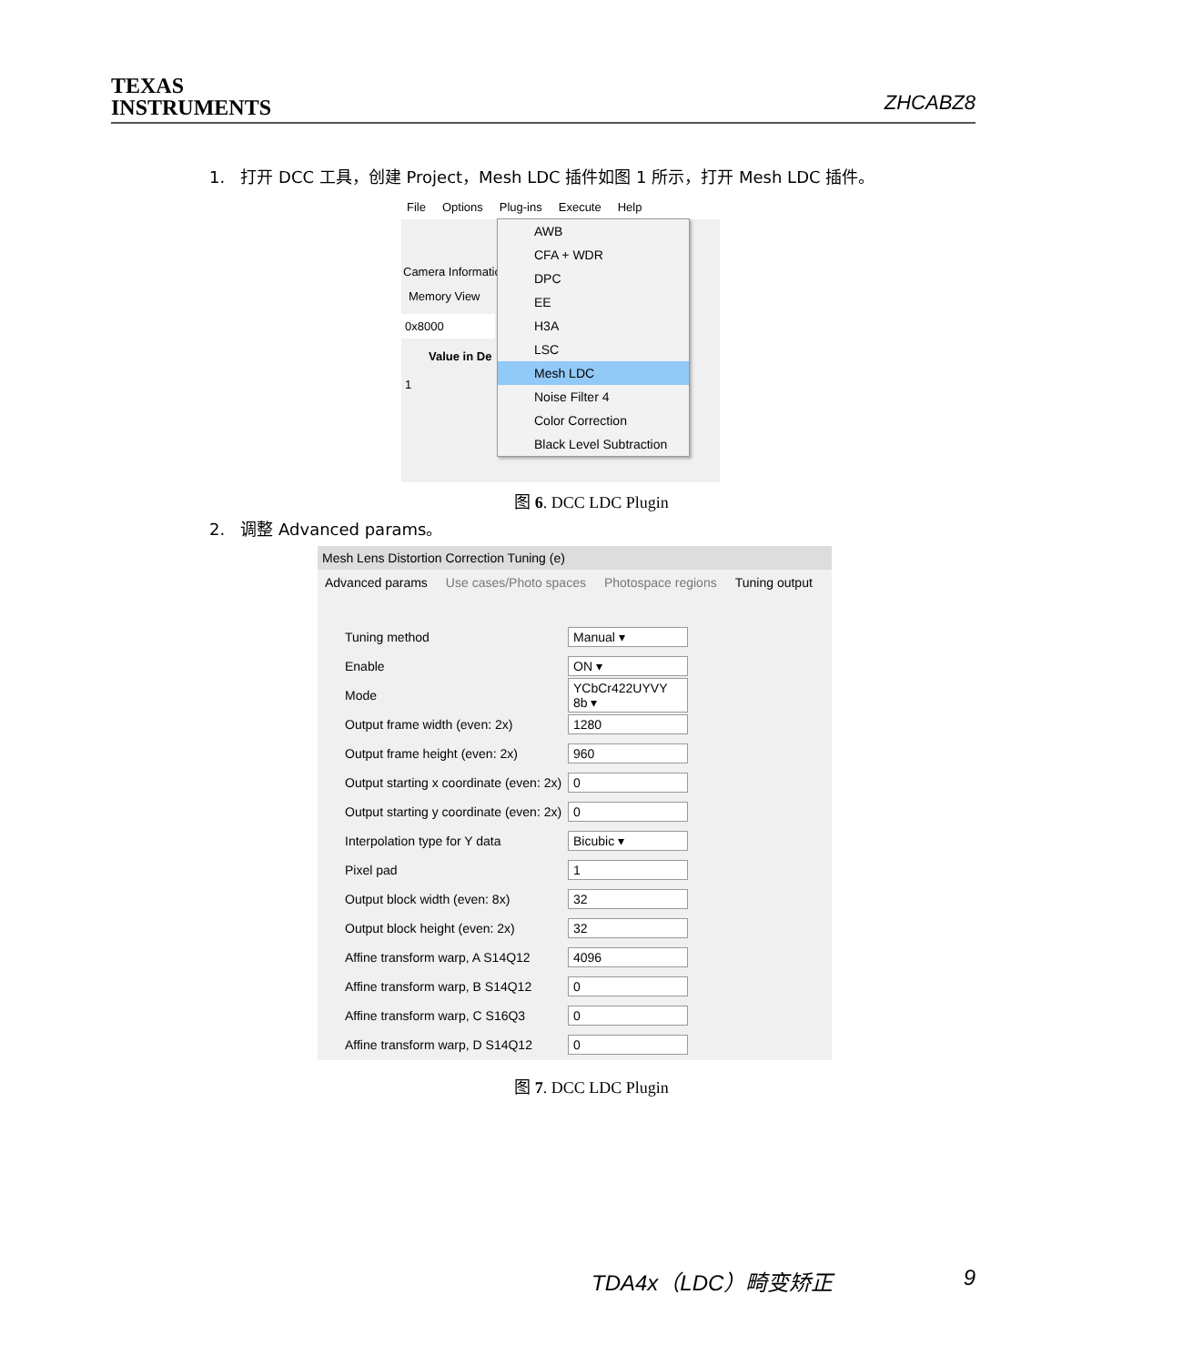TEXAS
INSTRUMENTS
ZHCABZ8
1. 打开 DCC 工具，创建 Project，Mesh LDC 插件如图 1 所示，打开 Mesh LDC 插件。
File Options Plug-ins Execute Help
Camera Informatio
Memory View
0x8000
Value in De
1
AWB
CFA + WDR
DPC
EE
H3A
LSC
Mesh LDC
Noise Filter 4
Color Correction
Black Level Subtraction
图 6. DCC LDC Plugin
2. 调整 Advanced params。
Mesh Lens Distortion Correction Tuning (e)
Advanced params Use cases/Photo spaces Photospace regions Tuning output
Tuning method Manual ▾
Enable ON ▾
Mode
YCbCr422UYVY 8b ▾
Output frame width (even: 2x) 1280
Output frame height (even: 2x)
960
Output starting x coordinate (even: 2x)
0
Output starting y coordinate (even: 2x)
0
Interpolation type for Y data Bicubic ▾
Pixel pad 1
Output block width (even: 8x) 32
Output block height (even: 2x)
32
Affine transform warp, A S14Q12
4096
Affine transform warp, B S14Q12
0
Affine transform warp, C S16Q3
0
Affine transform warp, D S14Q12
0
图 7. DCC LDC Plugin
TDA4x（LDC）畸变矫正 9